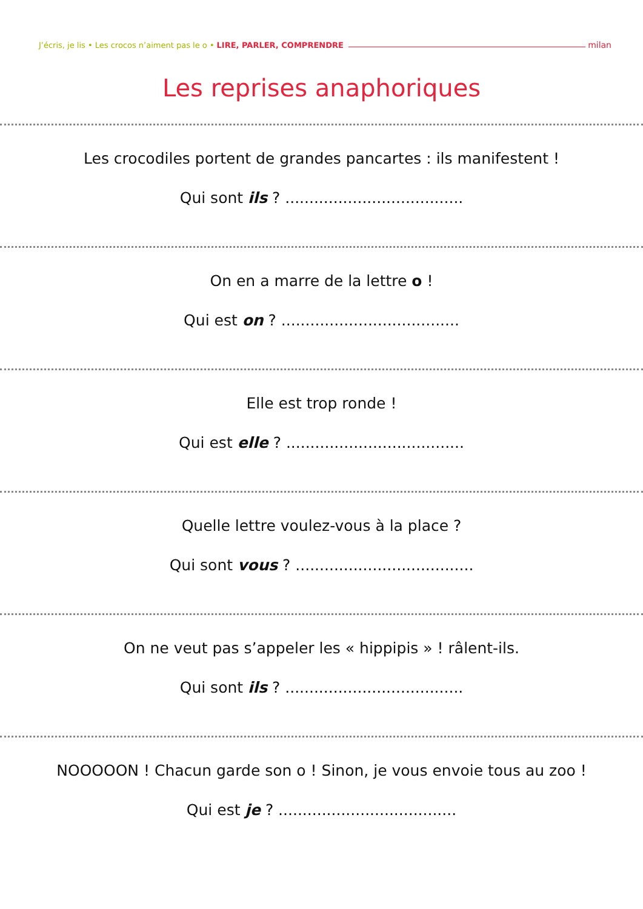J’écris, je lis • Les crocos n’aiment pas le o • LIRE, PARLER, COMPRENDRE milan
Les reprises anaphoriques
Les crocodiles portent de grandes pancartes : ils manifestent !
Qui sont ils ? .....................................
On en a marre de la lettre o !
Qui est on ? .....................................
Elle est trop ronde !
Qui est elle ? .....................................
Quelle lettre voulez-vous à la place ?
Qui sont vous ? .....................................
On ne veut pas s’appeler les « hippipis » ! râlent-ils.
Qui sont ils ? .....................................
NOOOOON ! Chacun garde son o ! Sinon, je vous envoie tous au zoo !
Qui est je ? .....................................